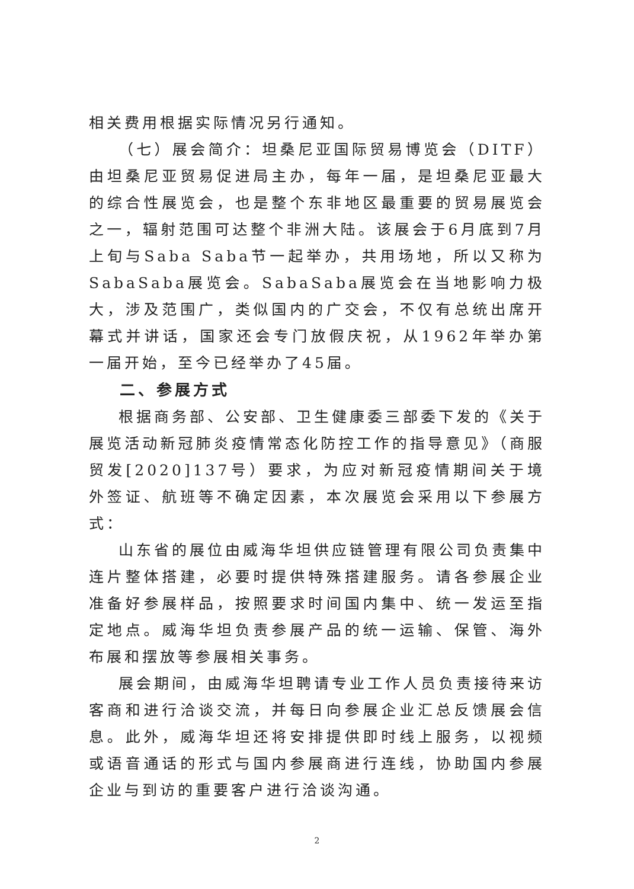相关费用根据实际情况另行通知。
（七）展会简介：坦桑尼亚国际贸易博览会（DITF）由坦桑尼亚贸易促进局主办，每年一届，是坦桑尼亚最大的综合性展览会，也是整个东非地区最重要的贸易展览会之一，辐射范围可达整个非洲大陆。该展会于6月底到7月上旬与Saba Saba节一起举办，共用场地，所以又称为SabaSaba展览会。SabaSaba展览会在当地影响力极大，涉及范围广，类似国内的广交会，不仅有总统出席开幕式并讲话，国家还会专门放假庆祝，从1962年举办第一届开始，至今已经举办了45届。
二、参展方式
根据商务部、公安部、卫生健康委三部委下发的《关于展览活动新冠肺炎疫情常态化防控工作的指导意见》（商服贸发[2020]137号）要求，为应对新冠疫情期间关于境外签证、航班等不确定因素，本次展览会采用以下参展方式：
山东省的展位由威海华坦供应链管理有限公司负责集中连片整体搭建，必要时提供特殊搭建服务。请各参展企业准备好参展样品，按照要求时间国内集中、统一发运至指定地点。威海华坦负责参展产品的统一运输、保管、海外布展和摆放等参展相关事务。
展会期间，由威海华坦聘请专业工作人员负责接待来访客商和进行洽谈交流，并每日向参展企业汇总反馈展会信息。此外，威海华坦还将安排提供即时线上服务，以视频或语音通话的形式与国内参展商进行连线，协助国内参展企业与到访的重要客户进行洽谈沟通。
2